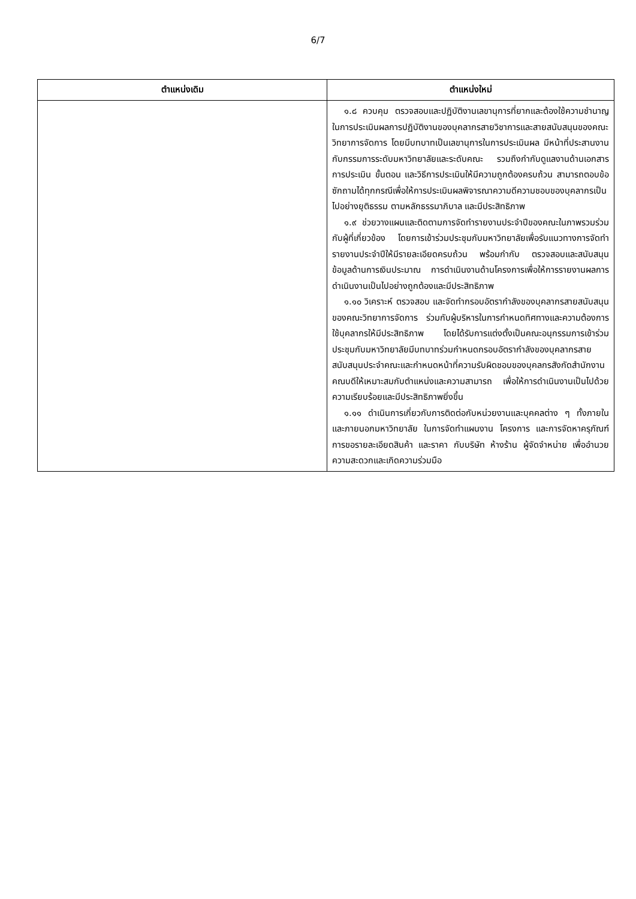6/7
| ตำแหน่งเดิม | ตำแหน่งใหม่ |
| --- | --- |
| | ๑.๘ ควบคุม ตรวจสอบและปฏิบัติงานเลขานุการที่ยากและต้องใช้ความชำนาญในการประเมินผลการปฏิบัติงานของบุคลากรสายวิชาการและสายสนับสนุนของคณะวิทยาการจัดการ โดยมีบทบาทเป็นเลขานุการในการประเมินผล มีหน้าที่ประสานงานกับกรรมการระดับมหาวิทยาลัยและระดับคณะ รวมถึงกำกับดูแลงานด้านเอกสารการประเมิน ขั้นตอน และวิธีการประเมินให้มีความถูกต้องครบถ้วน สามารถตอบข้อซักถามได้ทุกกรณีเพื่อให้การประเมินผลพิจารณาความดีความชอบของบุคลากรเป็นไปอย่างยุติธรรม ตามหลักธรรมาภิบาล และมีประสิทธิภาพ ๑.๙ ช่วยวางแผนและติดตามการจัดทำรายงานประจำปีของคณะในภาพรวมร่วมกับผู้ที่เกี่ยวข้อง โดยการเข้าร่วมประชุมกับมหาวิทยาลัยเพื่อรับแนวทางการจัดทำรายงานประจำปีให้มีรายละเอียดครบถ้วน พร้อมกำกับ ตรวจสอบและสนับสนุนข้อมูลด้านการเงินประมาณ การดำเนินงานด้านโครงการเพื่อให้การรายงานผลการดำเนินงานเป็นไปอย่างถูกต้องและมีประสิทธิภาพ ๑.๑๐ วิเคราะห์ ตรวจสอบ และจัดทำกรอบอัตรากำลังของบุคลากรสายสนับสนุนของคณะวิทยาการจัดการ ร่วมกับผู้บริหารในการกำหนดทิศทางและความต้องการใช้บุคลากรให้มีประสิทธิภาพ โดยได้รับการแต่งตั้งเป็นคณะอนุกรรมการเข้าร่วมประชุมกับมหาวิทยาลัยมีบทบาทร่วมกำหนดกรอบอัตรากำลังของบุคลากรสายสนับสนุนประจำคณะและกำหนดหน้าที่ความรับผิดชอบของบุคลกรสังกัดสำนักงานคณบดีให้เหมาะสมกับตำแหน่งและความสามารถ เพื่อให้การดำเนินงานเป็นไปด้วยความเรียบร้อยและมีประสิทธิภาพยิ่งขึ้น ๑.๑๑ ดำเนินการเกี่ยวกับการติดต่อกับหน่วยงานและบุคคลต่าง ๆ ทั้งภายในและภายนอกมหาวิทยาลัย ในการจัดทำแผนงาน โครงการ และการจัดหาครุภัณฑ์ การขอรายละเอียดสินค้า และราคา กับบริษัท ห้างร้าน ผู้จัดจำหน่าย เพื่ออำนวยความสะดวกและเกิดความร่วมมือ |